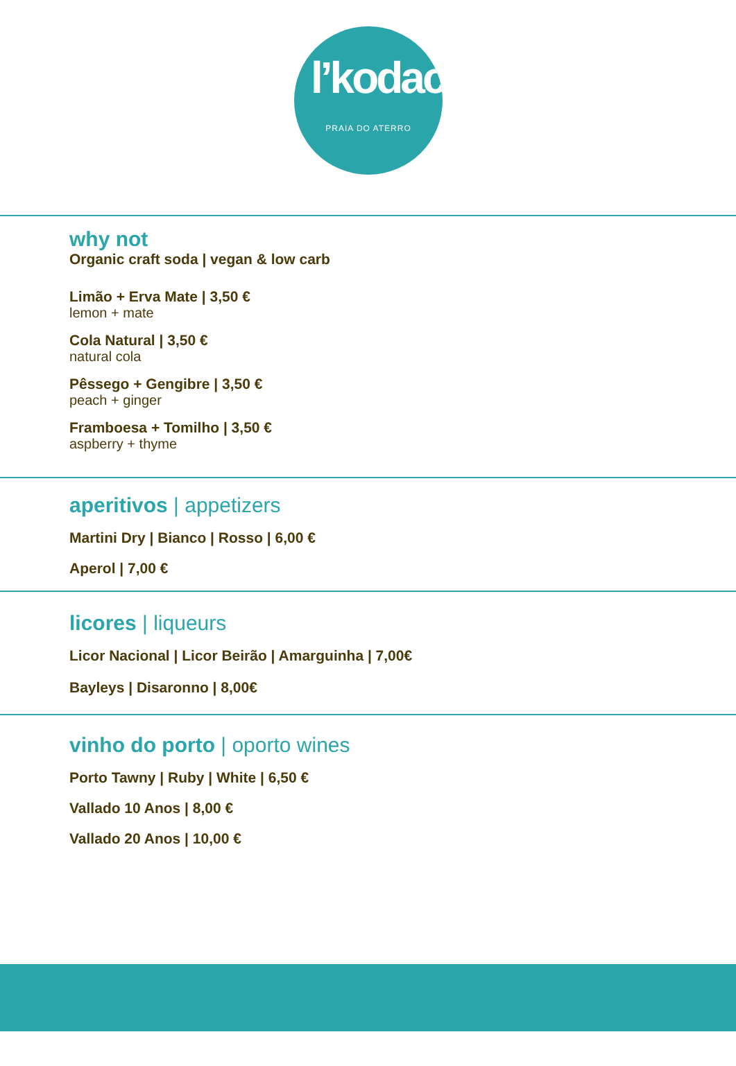l’kodac
PRAIA DO ATERRO
why not
Organic craft soda | vegan & low carb
Limão + Erva Mate | 3,50 €
lemon + mate
Cola Natural | 3,50 €
natural cola
Pêssego + Gengibre | 3,50 €
peach + ginger
Framboesa + Tomilho | 3,50 €
aspberry + thyme
aperitivos | appetizers
Martini Dry | Bianco | Rosso | 6,00 €
Aperol | 7,00 €
licores | liqueurs
Licor Nacional | Licor Beirão | Amarguinha | 7,00€
Bayleys | Disaronno | 8,00€
vinho do porto | oporto wines
Porto Tawny | Ruby | White | 6,50 €
Vallado 10 Anos | 8,00 €
Vallado 20 Anos | 10,00 €